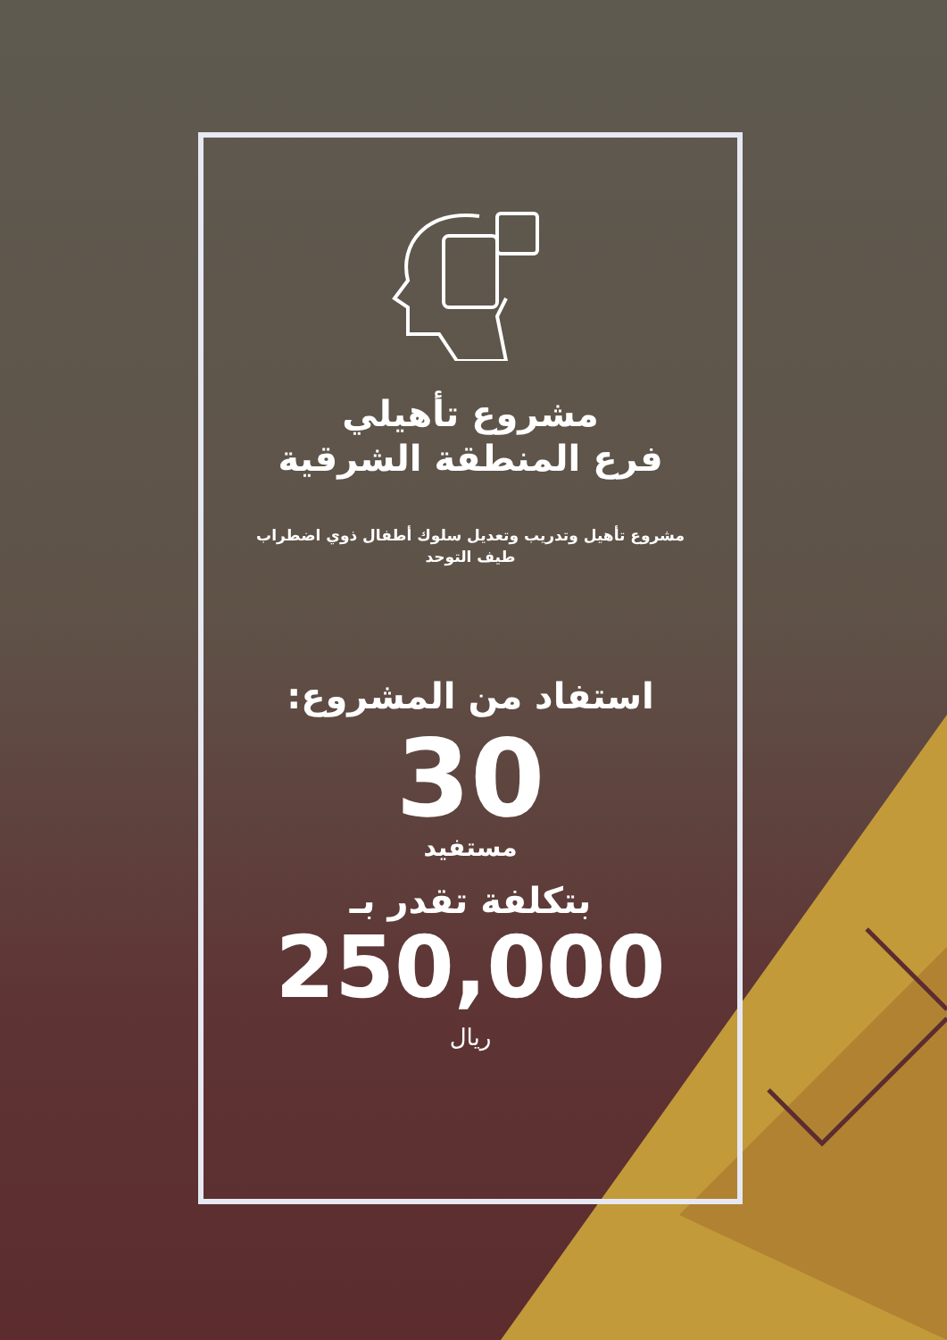مشروع تأهيلي
فرع المنطقة الشرقية
مشروع تأهيل وتدريب وتعديل سلوك أطفال ذوي اضطراب طيف التوحد
استفاد من المشروع:
30
مستفيد
بتكلفة تقدر بـ
250,000
ريال